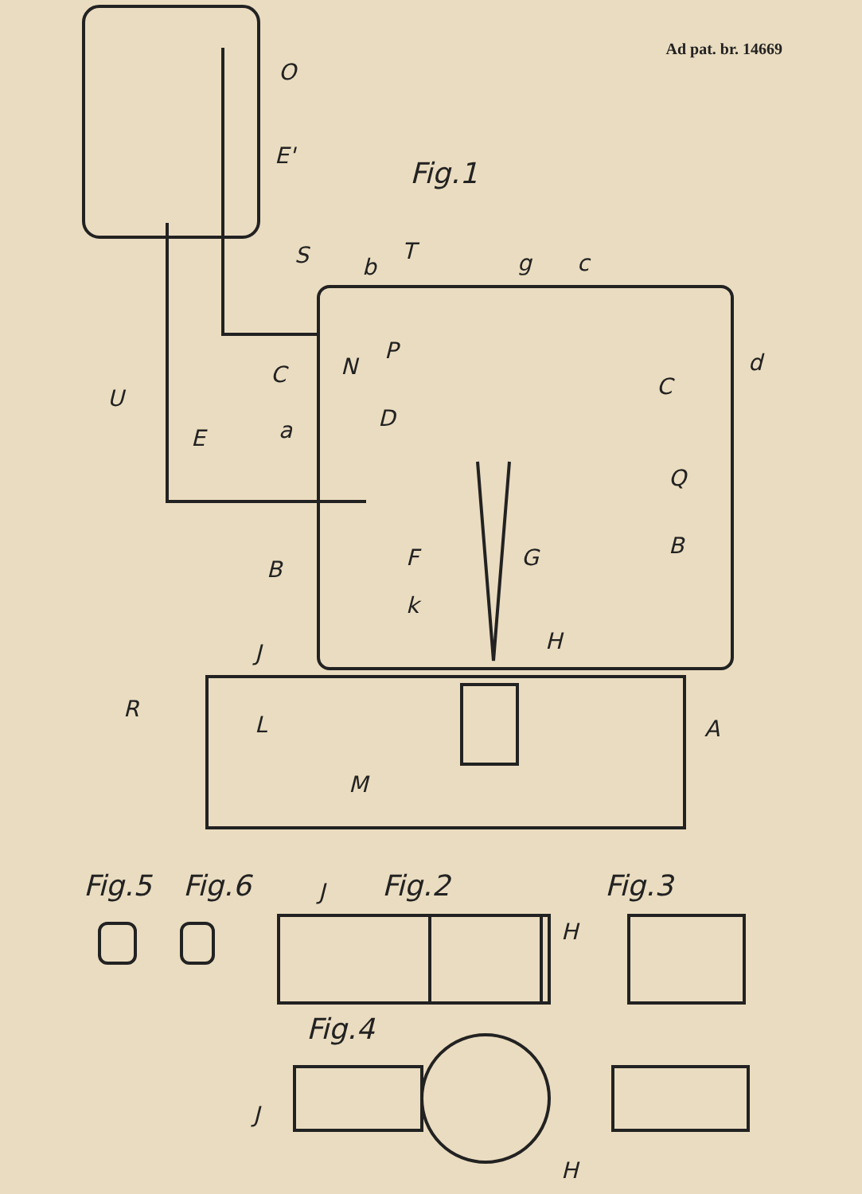Ad pat. br. 14669
Fig.1
O
E'
S
b
T
g
c
C
N
P
D
a
U
E
d
C
Q
B
B
F
G
k
H
J
R
L
M
A
Fig.5
Fig.6
Fig.2
Fig.3
J
H
Fig.4
J
H